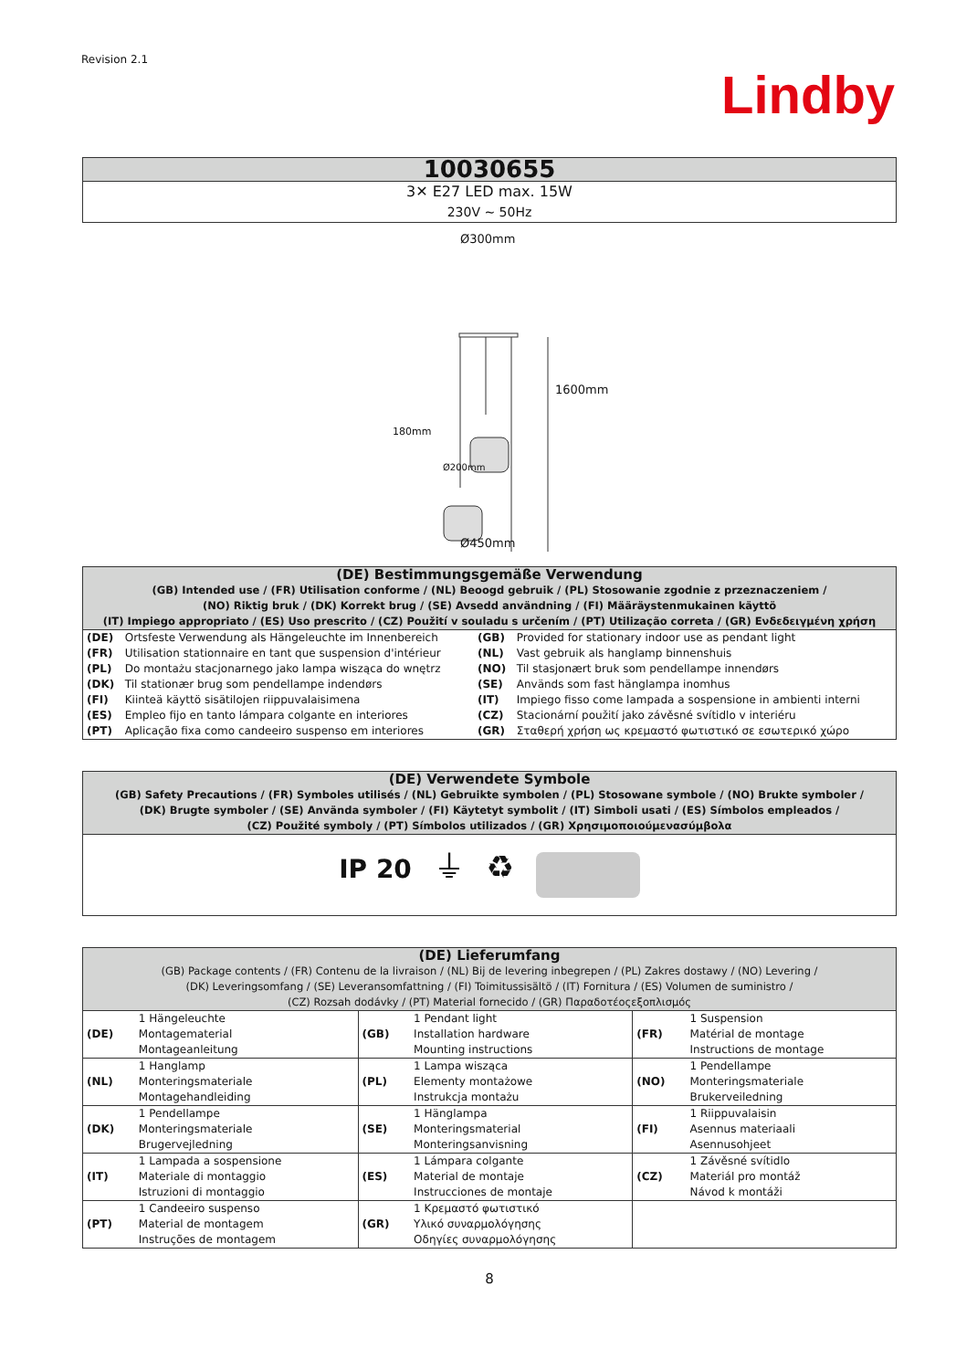Revision 2.1
Lindby
| 10030655 |
| 3✕ E27 LED max. 15W 230V ~ 50Hz |
Ø300mm
1600mm
180mm
Ø200mm
Ø450mm
| (DE) Bestimmungsgemäße Verwendung (GB) Intended use / (FR) Utilisation conforme / (NL) Beoogd gebruik / (PL) Stosowanie zgodnie z przeznaczeniem / (NO) Riktig bruk / (DK) Korrekt brug / (SE) Avsedd användning / (FI) Määräystenmukainen käyttö (IT) Impiego appropriato / (ES) Uso prescrito / (CZ) Použití v souladu s určením / (PT) Utilização correta / (GR) Ενδεδειγμένη χρήση | | | |
| (DE) | Ortsfeste Verwendung als Hängeleuchte im Innenbereich | (GB) | Provided for stationary indoor use as pendant light |
| (FR) | Utilisation stationnaire en tant que suspension d'intérieur | (NL) | Vast gebruik als hanglamp binnenshuis |
| (PL) | Do montażu stacjonarnego jako lampa wisząca do wnętrz | (NO) | Til stasjonært bruk som pendellampe innendørs |
| (DK) | Til stationær brug som pendellampe indendørs | (SE) | Används som fast hänglampa inomhus |
| (FI) | Kiinteä käyttö sisätilojen riippuvalaisimena | (IT) | Impiego fisso come lampada a sospensione in ambienti interni |
| (ES) | Empleo fijo en tanto lámpara colgante en interiores | (CZ) | Stacionární použití jako závěsné svítidlo v interiéru |
| (PT) | Aplicação fixa como candeeiro suspenso em interiores | (GR) | Σταθερή χρήση ως κρεμαστό φωτιστικό σε εσωτερικό χώρο |
| (DE) Verwendete Symbole (GB) Safety Precautions / (FR) Symboles utilisés / (NL) Gebruikte symbolen / (PL) Stosowane symbole / (NO) Brukte symboler / (DK) Brugte symboler / (SE) Använda symboler / (FI) Käytetyt symbolit / (IT) Simboli usati / (ES) Símbolos empleados / (CZ) Použité symboly / (PT) Símbolos utilizados / (GR) Χρησιμοποιούμενασύμβολα |
| IP 20 ⏚ ♻ |
| (DE) Lieferumfang (GB) Package contents / (FR) Contenu de la livraison / (NL) Bij de levering inbegrepen / (PL) Zakres dostawy / (NO) Levering / (DK) Leveringsomfang / (SE) Leveransomfattning / (FI) Toimitussisältö / (IT) Fornitura / (ES) Volumen de suministro / (CZ) Rozsah dodávky / (PT) Material fornecido / (GR) Παραδοτέοςεξοπλισμός | | | | | |
| (DE) | 1 Hängeleuchte Montagematerial Montageanleitung | (GB) | 1 Pendant light Installation hardware Mounting instructions | (FR) | 1 Suspension Matérial de montage Instructions de montage |
| (NL) | 1 Hanglamp Monteringsmateriale Montagehandleiding | (PL) | 1 Lampa wisząca Elementy montażowe Instrukcja montażu | (NO) | 1 Pendellampe Monteringsmateriale Brukerveiledning |
| (DK) | 1 Pendellampe Monteringsmateriale Brugervejledning | (SE) | 1 Hänglampa Monteringsmaterial Monteringsanvisning | (FI) | 1 Riippuvalaisin Asennus materiaali Asennusohjeet |
| (IT) | 1 Lampada a sospensione Materiale di montaggio Istruzioni di montaggio | (ES) | 1 Lámpara colgante Material de montaje Instrucciones de montaje | (CZ) | 1 Závěsné svítidlo Materiál pro montáž Návod k montáži |
| (PT) | 1 Candeeiro suspenso Material de montagem Instruções de montagem | (GR) | 1 Κρεμαστό φωτιστικό Υλικό συναρμολόγησης Οδηγίες συναρμολόγησης | | |
8